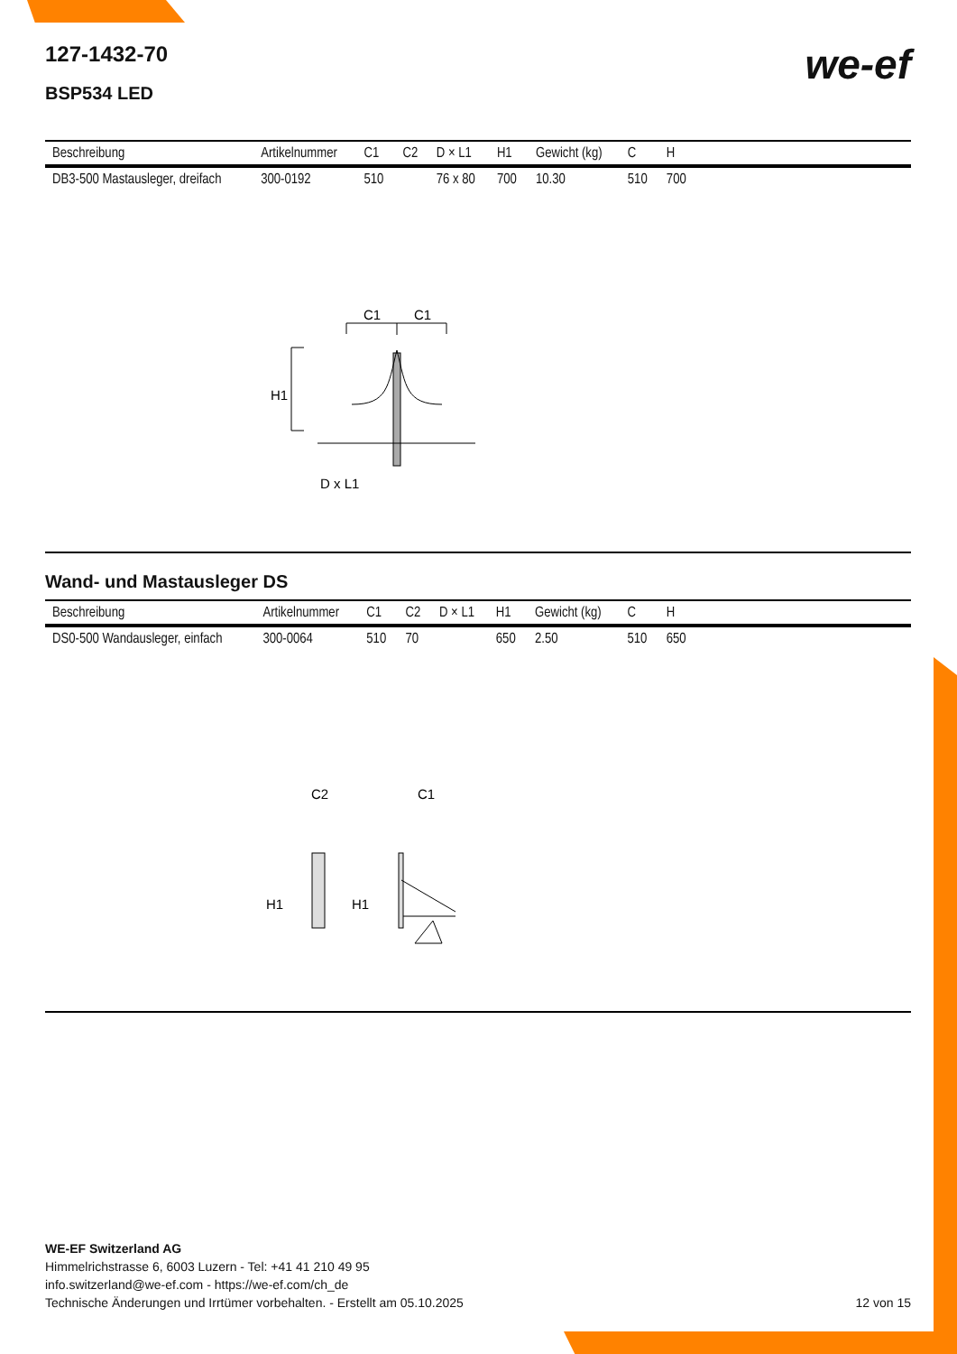we-ef
127-1432-70
BSP534 LED
| Beschreibung | Artikelnummer | C1 | C2 | D × L1 | H1 | Gewicht (kg) | C | H | |
| --- | --- | --- | --- | --- | --- | --- | --- | --- | --- |
| DB3-500 Mastausleger, dreifach | 300-0192 | 510 | | 76 x 80 | 700 | 10.30 | 510 | 700 | |
C1
C1
H1
D x L1
Wand- und Mastausleger DS
| Beschreibung | Artikelnummer | C1 | C2 | D × L1 | H1 | Gewicht (kg) | C | H | |
| --- | --- | --- | --- | --- | --- | --- | --- | --- | --- |
| DS0-500 Wandausleger, einfach | 300-0064 | 510 | 70 | | 650 | 2.50 | 510 | 650 | |
C2
C1
H1
H1
WE-EF Switzerland AG
Himmelrichstrasse 6, 6003 Luzern - Tel: +41 41 210 49 95
info.switzerland@we-ef.com - https://we-ef.com/ch_de
Technische Änderungen und Irrtümer vorbehalten. - Erstellt am 05.10.2025 12 von 15